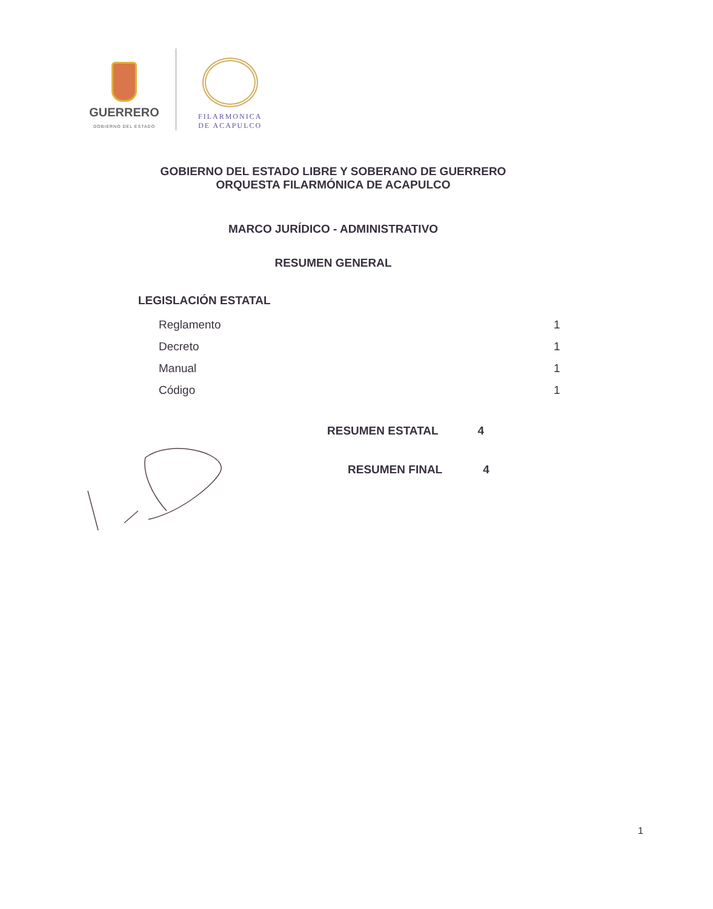GUERRERO
GOBIERNO DEL ESTADO
FILARMONICA
DE ACAPULCO
GOBIERNO DEL ESTADO LIBRE Y SOBERANO DE GUERRERO
ORQUESTA FILARMÓNICA DE ACAPULCO
MARCO JURÍDICO - ADMINISTRATIVO
RESUMEN GENERAL
LEGISLACIÓN ESTATAL
| Reglamento | 1 |
| Decreto | 1 |
| Manual | 1 |
| Código | 1 |
RESUMEN ESTATAL 4
RESUMEN FINAL 4
1